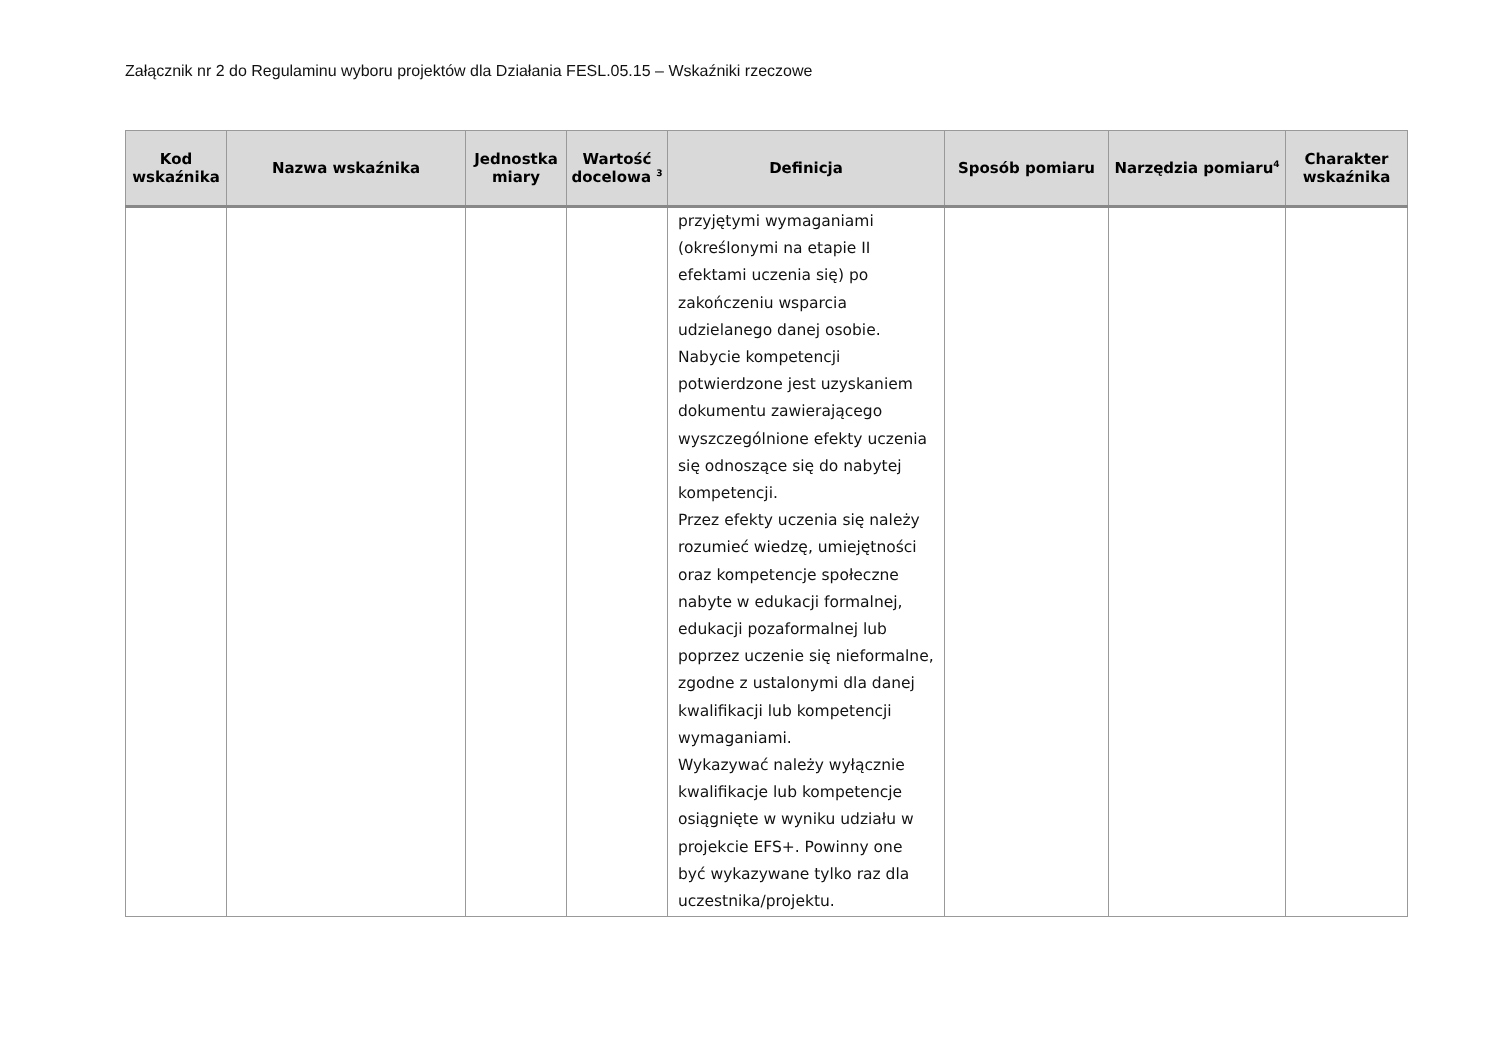Załącznik nr 2 do Regulaminu wyboru projektów dla Działania FESL.05.15 – Wskaźniki rzeczowe
| Kod wskaźnika | Nazwa wskaźnika | Jednostka miary | Wartość docelowa <sup>3</sup> | Definicja | Sposób pomiaru | Narzędzia pomiaru<sup>4</sup> | Charakter wskaźnika |
| --- | --- | --- | --- | --- | --- | --- | --- |
| | | | | przyjętymi wymaganiami (określonymi na etapie II efektami uczenia się) po zakończeniu wsparcia udzielanego danej osobie. Nabycie kompetencji potwierdzone jest uzyskaniem dokumentu zawierającego wyszczególnione efekty uczenia się odnoszące się do nabytej kompetencji. Przez efekty uczenia się należy rozumieć wiedzę, umiejętności oraz kompetencje społeczne nabyte w edukacji formalnej, edukacji pozaformalnej lub poprzez uczenie się nieformalne, zgodne z ustalonymi dla danej kwalifikacji lub kompetencji wymaganiami. Wykazywać należy wyłącznie kwalifikacje lub kompetencje osiągnięte w wyniku udziału w projekcie EFS+. Powinny one być wykazywane tylko raz dla uczestnika/projektu. | | | |